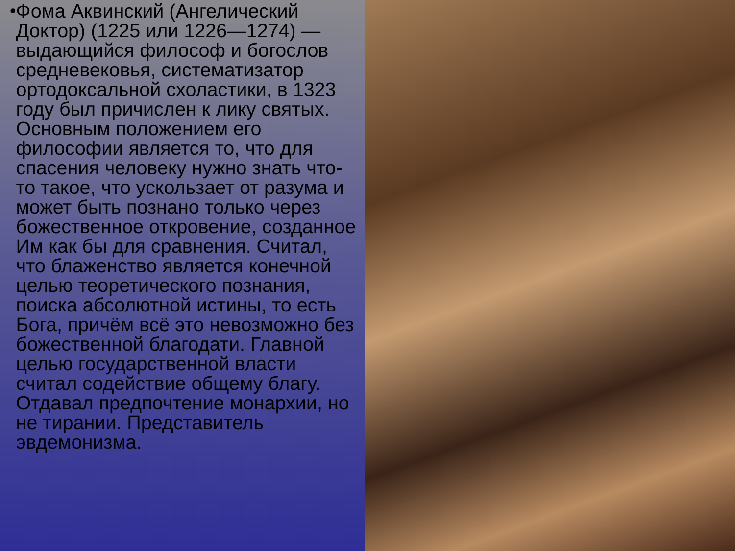• Фома Аквинский (Ангелический Доктор) (1225 или 1226—1274) — выдающийся философ и богослов средневековья, систематизатор ортодоксальной схоластики, в 1323 году был причислен к лику святых. Основным положением его философии является то, что для спасения человеку нужно знать что-то такое, что ускользает от разума и может быть познано только через божественное откровение, созданное Им как бы для сравнения. Считал, что блаженство является конечной целью теоретического познания, поиска абсолютной истины, то есть Бога, причём всё это невозможно без божественной благодати. Главной целью государственной власти считал содействие общему благу. Отдавал предпочтение монархии, но не тирании. Представитель эвдемонизма.